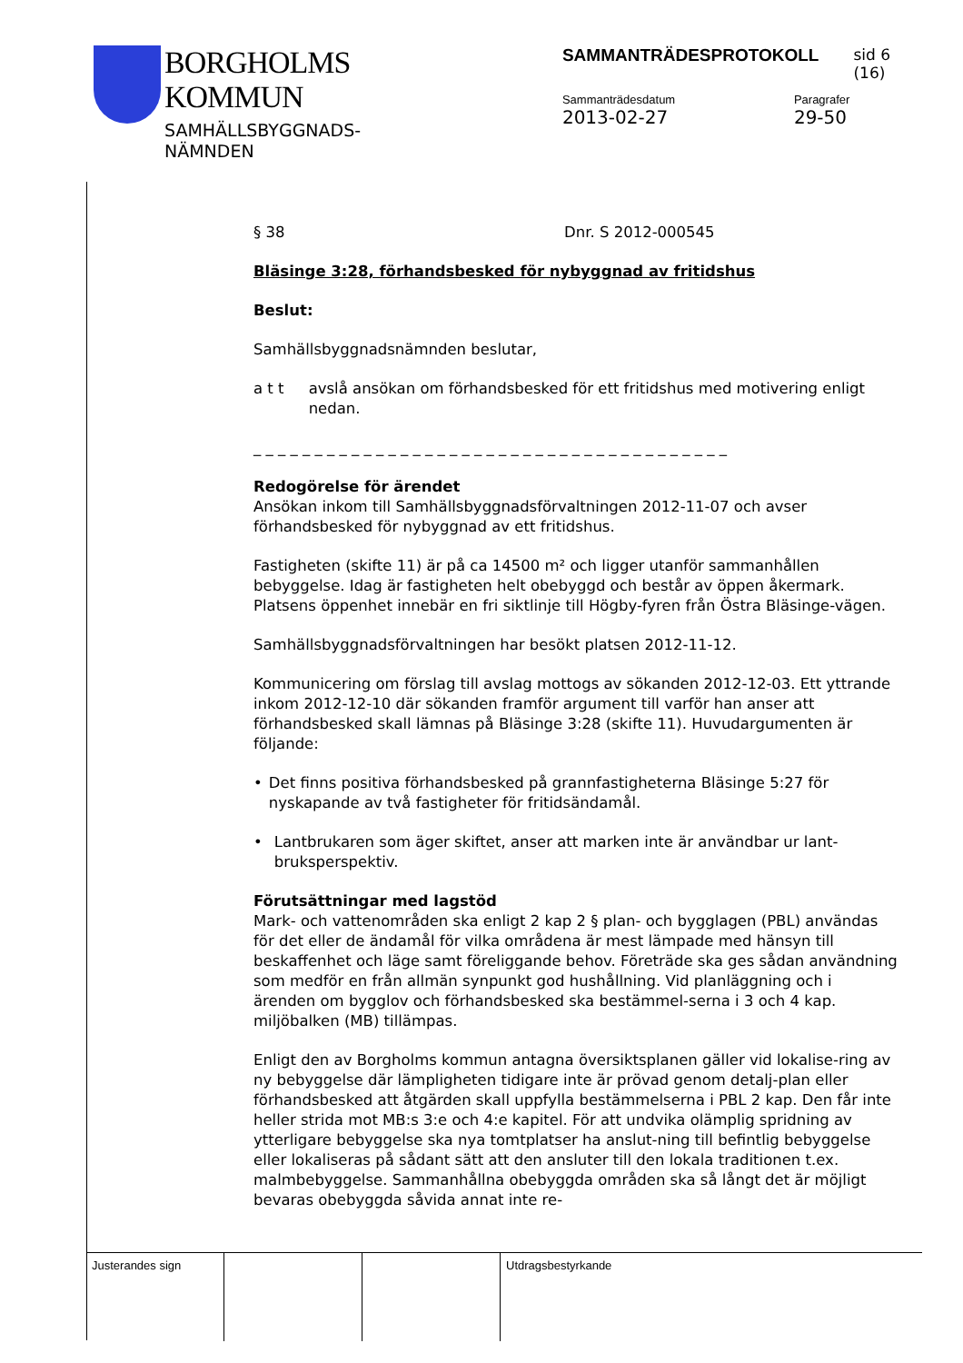BORGHOLMS
KOMMUN
SAMHÄLLSBYGGNADS-
NÄMNDEN
SAMMANTRÄDESPROTOKOLL sid 6 (16)
Sammanträdesdatum
2013-02-27
Paragrafer
29-50
§ 38 Dnr. S 2012-000545
Bläsinge 3:28, förhandsbesked för nybyggnad av fritidshus
Beslut:
Samhällsbyggnadsnämnden beslutar,
a t t avslå ansökan om förhandsbesked för ett fritidshus med motivering enligt nedan.
_ _ _ _ _ _ _ _ _ _ _ _ _ _ _ _ _ _ _ _ _ _ _ _ _ _ _ _ _ _ _ _ _ _ _ _ _ _ _
Redogörelse för ärendet
Ansökan inkom till Samhällsbyggnadsförvaltningen 2012-11-07 och avser förhandsbesked för nybyggnad av ett fritidshus.
Fastigheten (skifte 11) är på ca 14500 m² och ligger utanför sammanhållen bebyggelse. Idag är fastigheten helt obebyggd och består av öppen åkermark. Platsens öppenhet innebär en fri siktlinje till Högby-fyren från Östra Bläsinge-vägen.
Samhällsbyggnadsförvaltningen har besökt platsen 2012-11-12.
Kommunicering om förslag till avslag mottogs av sökanden 2012-12-03. Ett yttrande inkom 2012-12-10 där sökanden framför argument till varför han anser att förhandsbesked skall lämnas på Bläsinge 3:28 (skifte 11). Huvudargumenten är följande:
• Det finns positiva förhandsbesked på grannfastigheterna Bläsinge 5:27 för nyskapande av två fastigheter för fritidsändamål.
• Lantbrukaren som äger skiftet, anser att marken inte är användbar ur lant-bruksperspektiv.
Förutsättningar med lagstöd
Mark- och vattenområden ska enligt 2 kap 2 § plan- och bygglagen (PBL) användas för det eller de ändamål för vilka områdena är mest lämpade med hänsyn till beskaffenhet och läge samt föreliggande behov. Företräde ska ges sådan användning som medför en från allmän synpunkt god hushållning. Vid planläggning och i ärenden om bygglov och förhandsbesked ska bestämmel-serna i 3 och 4 kap. miljöbalken (MB) tillämpas.
Enligt den av Borgholms kommun antagna översiktsplanen gäller vid lokalise-ring av ny bebyggelse där lämpligheten tidigare inte är prövad genom detalj-plan eller förhandsbesked att åtgärden skall uppfylla bestämmelserna i PBL 2 kap. Den får inte heller strida mot MB:s 3:e och 4:e kapitel. För att undvika olämplig spridning av ytterligare bebyggelse ska nya tomtplatser ha anslut-ning till befintlig bebyggelse eller lokaliseras på sådant sätt att den ansluter till den lokala traditionen t.ex. malmbebyggelse. Sammanhållna obebyggda områden ska så långt det är möjligt bevaras obebyggda såvida annat inte re-
Justerandes sign Utdragsbestyrkande